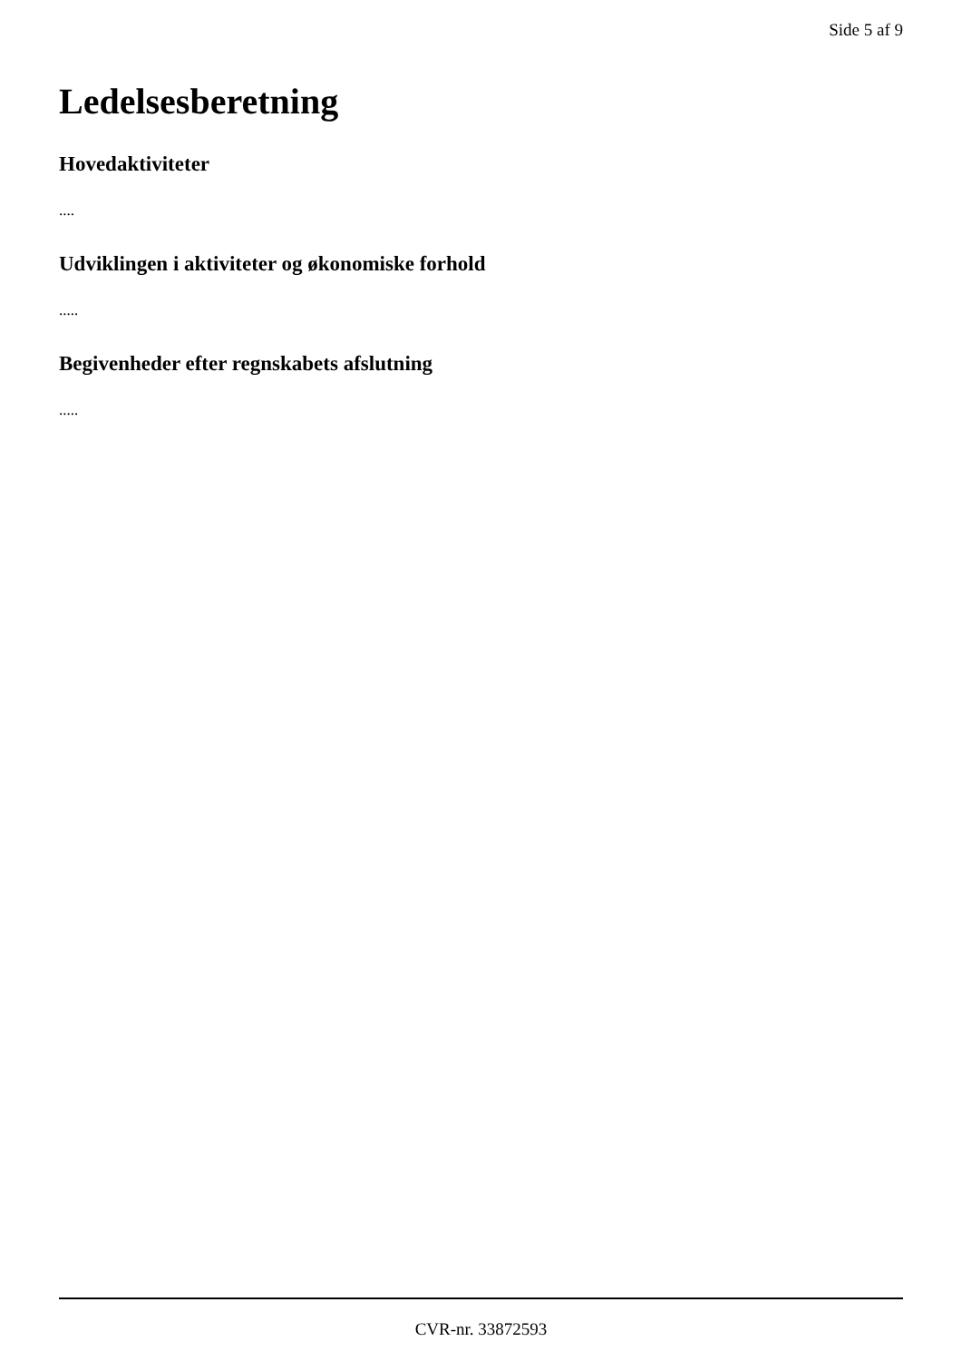Side 5 af 9
Ledelsesberetning
Hovedaktiviteter
....
Udviklingen i aktiviteter og økonomiske forhold
.....
Begivenheder efter regnskabets afslutning
.....
CVR-nr. 33872593